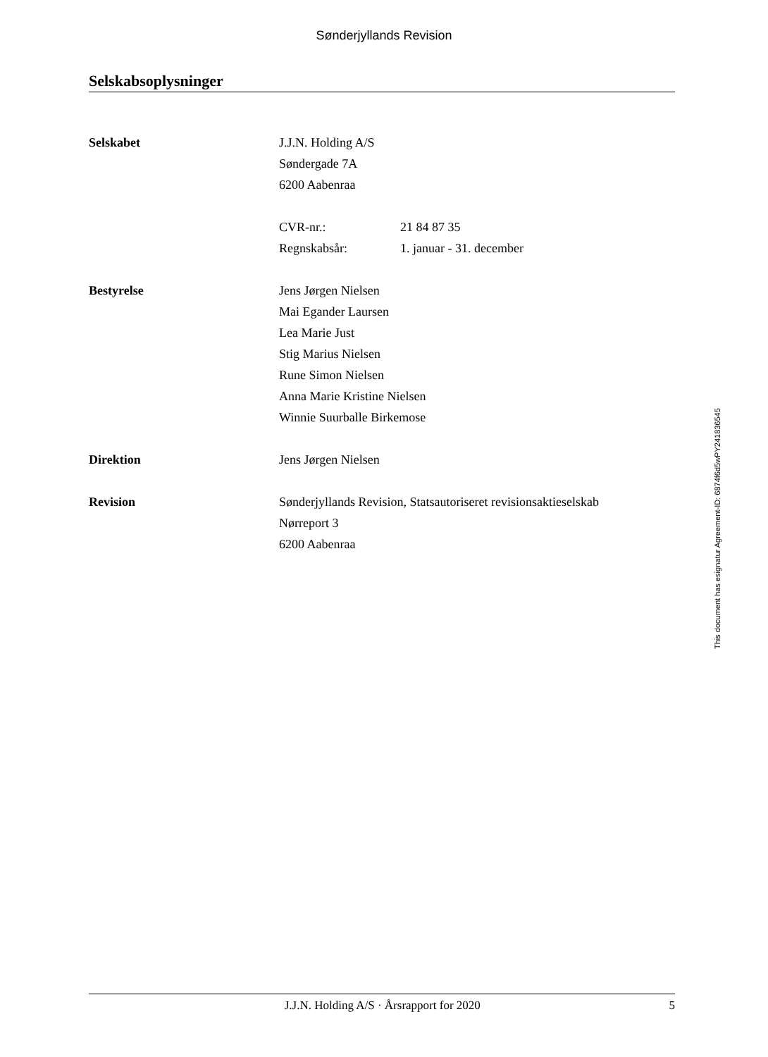Sønderjyllands Revision
Selskabsoplysninger
Selskabet J.J.N. Holding A/S
Søndergade 7A
6200 Aabenraa
CVR-nr.: 21 84 87 35
Regnskabsår: 1. januar - 31. december
Bestyrelse Jens Jørgen Nielsen
Mai Egander Laursen
Lea Marie Just
Stig Marius Nielsen
Rune Simon Nielsen
Anna Marie Kristine Nielsen
Winnie Suurballe Birkemose
Direktion Jens Jørgen Nielsen
Revision Sønderjyllands Revision, Statsautoriseret revisionsaktieselskab
Nørreport 3
6200 Aabenraa
This document has esignatur Agreement-ID: 6874f6d5wPY241836545
J.J.N. Holding A/S · Årsrapport for 2020
5